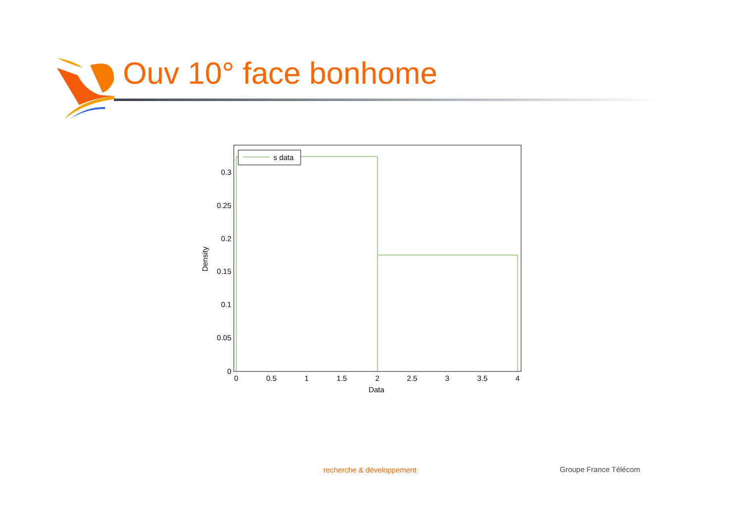Ouv 10° face bonhome
s data
0
0.05
0.1
0.15
0.2
0.25
0.3
0
0.5
1
1.5
2
2.5
3
3.5
4
Data
Density
recherche & développement Groupe France Télécom